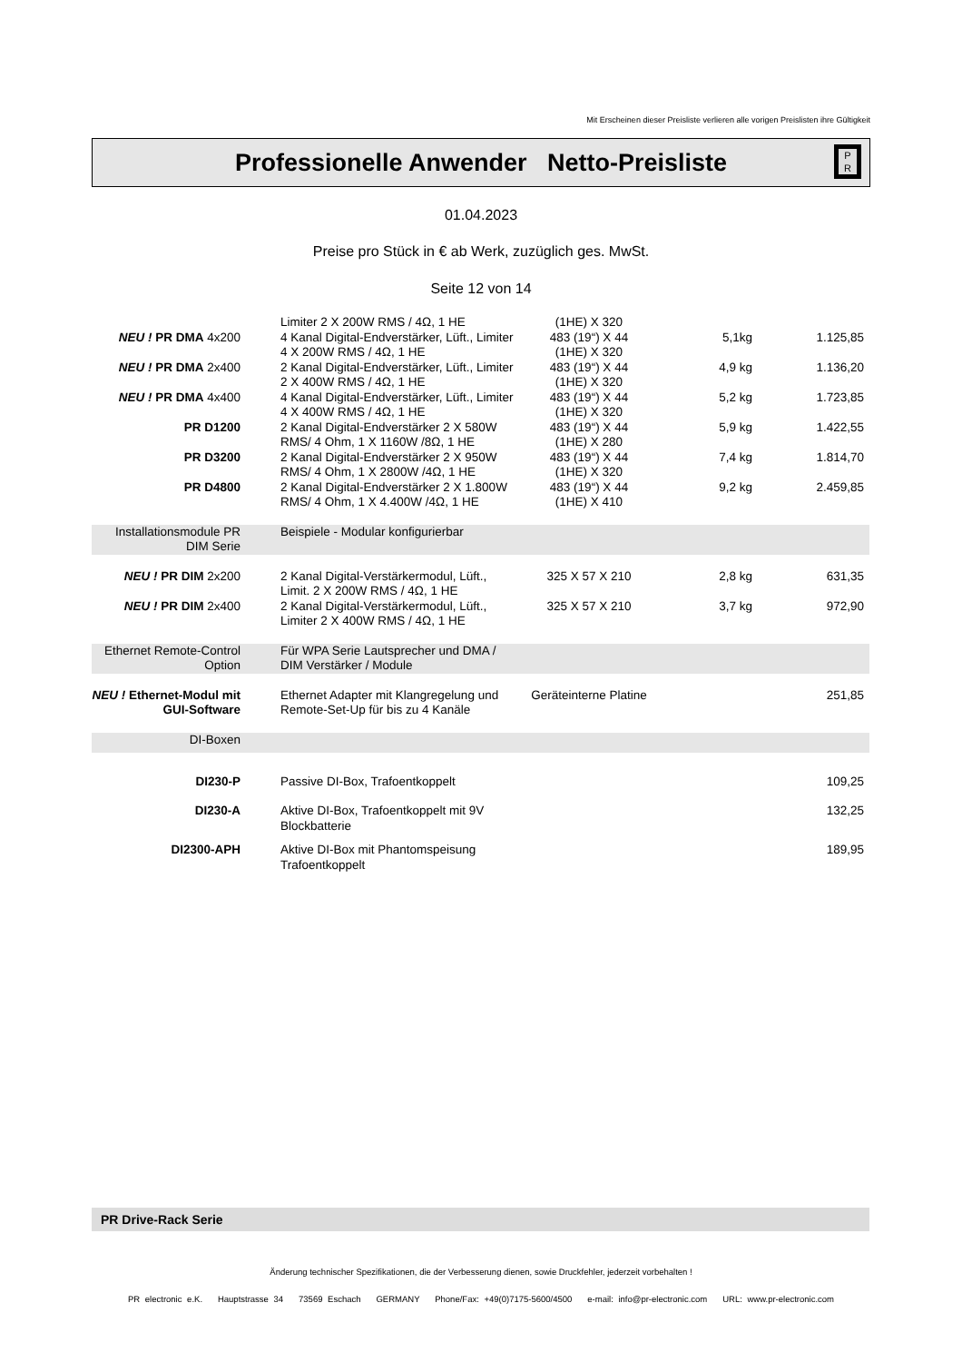Mit Erscheinen dieser Preisliste verlieren alle vorigen Preislisten ihre Gültigkeit
Professionelle Anwender Netto-Preisliste
P
R
01.04.2023
Preise pro Stück in € ab Werk, zuzüglich ges. MwSt.
Seite 12 von 14
| | Limiter 2 X 200W RMS / 4Ω, 1 HE | (1HE) X 320 | | |
| NEU ! PR DMA 4x200 | 4 Kanal Digital-Endverstärker, Lüft., Limiter 4 X 200W RMS / 4Ω, 1 HE | 483 (19“) X 44 (1HE) X 320 | 5,1kg | 1.125,85 |
| NEU ! PR DMA 2x400 | 2 Kanal Digital-Endverstärker, Lüft., Limiter 2 X 400W RMS / 4Ω, 1 HE | 483 (19“) X 44 (1HE) X 320 | 4,9 kg | 1.136,20 |
| NEU ! PR DMA 4x400 | 4 Kanal Digital-Endverstärker, Lüft., Limiter 4 X 400W RMS / 4Ω, 1 HE | 483 (19“) X 44 (1HE) X 320 | 5,2 kg | 1.723,85 |
| PR D1200 | 2 Kanal Digital-Endverstärker 2 X 580W RMS/ 4 Ohm, 1 X 1160W /8Ω, 1 HE | 483 (19“) X 44 (1HE) X 280 | 5,9 kg | 1.422,55 |
| PR D3200 | 2 Kanal Digital-Endverstärker 2 X 950W RMS/ 4 Ohm, 1 X 2800W /4Ω, 1 HE | 483 (19“) X 44 (1HE) X 320 | 7,4 kg | 1.814,70 |
| PR D4800 | 2 Kanal Digital-Endverstärker 2 X 1.800W RMS/ 4 Ohm, 1 X 4.400W /4Ω, 1 HE | 483 (19“) X 44 (1HE) X 410 | 9,2 kg | 2.459,85 |
| Installationsmodule PR DIM Serie | Beispiele - Modular konfigurierbar | | | |
| NEU ! PR DIM 2x200 | 2 Kanal Digital-Verstärkermodul, Lüft., Limit. 2 X 200W RMS / 4Ω, 1 HE | 325 X 57 X 210 | 2,8 kg | 631,35 |
| NEU ! PR DIM 2x400 | 2 Kanal Digital-Verstärkermodul, Lüft., Limiter 2 X 400W RMS / 4Ω, 1 HE | 325 X 57 X 210 | 3,7 kg | 972,90 |
| Ethernet Remote-Control Option | Für WPA Serie Lautsprecher und DMA / DIM Verstärker / Module | | | |
| NEU ! Ethernet-Modul mit GUI-Software | Ethernet Adapter mit Klangregelung und Remote-Set-Up für bis zu 4 Kanäle | Geräteinterne Platine | | 251,85 |
| DI-Boxen | | | | |
| DI230-P | Passive DI-Box, Trafoentkoppelt | | | 109,25 |
| DI230-A | Aktive DI-Box, Trafoentkoppelt mit 9V Blockbatterie | | | 132,25 |
| DI2300-APH | Aktive DI-Box mit Phantomspeisung Trafoentkoppelt | | | 189,95 |
PR Drive-Rack Serie
Änderung technischer Spezifikationen, die der Verbesserung dienen, sowie Druckfehler, jederzeit vorbehalten !
PR electronic e.K. Hauptstrasse 34 73569 Eschach GERMANY Phone/Fax: +49(0)7175-5600/4500 e-mail: info@pr-electronic.com URL: www.pr-electronic.com